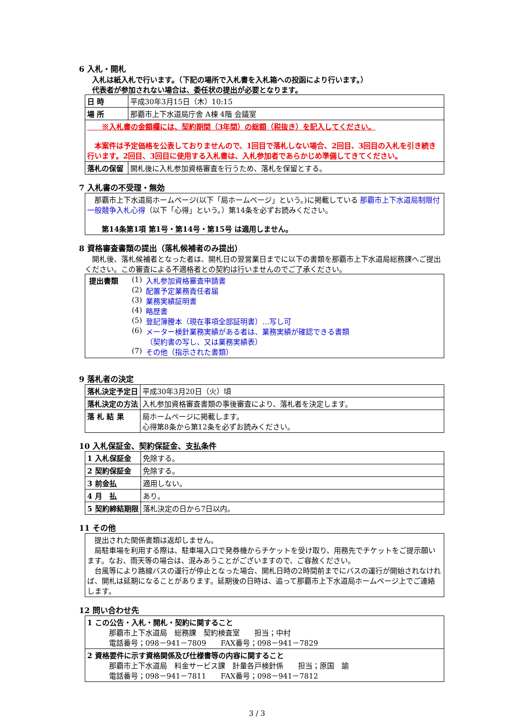6 入札・開札
　入札は紙入札で行います。（下記の場所で入札書を入札箱への投函により行います。）
　代表者が参加されない場合は、委任状の提出が必要となります。
| 日 時 | 平成30年3月15日（木）10:15 |
| 場 所 | 那覇市上下水道局庁舎 A棟 4階 会議室 |
| ※入札書の金額欄には、契約期間（3年間）の総額（税抜き）を記入してください。 本案件は予定価格を公表しておりませんので、1回目で落札しない場合、2回目、3回目の入札を引き続き行います。2回目、3回目に使用する入札書は、入札参加者であらかじめ準備してきてください。 | |
| 落札の保留 | 開札後に入札参加資格審査を行うため、落札を保留とする。 |
7 入札書の不受理・無効
| 那覇市上下水道局ホームページ(以下「局ホームページ」という。)に掲載している 那覇市上下水道局制限付一般競争入札心得 （以下「心得」という。）第14条を必ずお読みください。 第14条第1項 第1号・第14号・第15号 は適用しません。 |
8 資格審査書類の提出（落札候補者のみ提出）
　開札後、落札候補者となった者は、開札日の翌営業日までに以下の書類を那覇市上下水道局総務課へご提出ください。この審査による不適格者との契約は行いませんのでご了承ください。
| / 提出書類 / (1) / 入札参加資格審査申請書 / / / (2) / 配置予定業務責任者届 / / / (3) / 業務実績証明書 / / / (4) / 略歴書 / / / (5) / 登記簿謄本（現在事項全部証明書）…写し可 / / / (6) / メーター検針業務実績がある者は、業務実績が確認できる書類 （契約書の写し、又は業務実績表） / / / (7) / その他（指示された書類） / |
9 落札者の決定
| 落札決定予定日 | 平成30年3月20日（火）頃 |
| 落札決定の方法 | 入札参加資格審査書類の事後審査により、落札者を決定します。 |
| 落 札 結 果 | 局ホームページに掲載します。 心得第8条から第12条を必ずお読みください。 |
10 入札保証金、契約保証金、支払条件
| 1 入札保証金 | 免除する。 |
| 2 契約保証金 | 免除する。 |
| 3 前金払 | 適用しない。 |
| 4 月 払 | あり。 |
| 5 契約締結期限 | 落札決定の日から7日以内。 |
11 その他
| 提出された関係書類は返却しません。 局駐車場を利用する際は、駐車場入口で発券機からチケットを受け取り、用務先でチケットをご提示願います。なお、雨天等の場合は、混みあうことがございますので、ご容赦ください。 台風等により路線バスの運行が停止となった場合、開札日時の2時間前までにバスの運行が開始されなければ、開札は延期になることがあります。延期後の日時は、追って那覇市上下水道局ホームページ上でご連絡します。 |
12 問い合わせ先
| 1 この公告・入札・開札・契約に関すること 那覇市上下水道局 総務課 契約検査室 担当；中村 電話番号；098－941－7809 FAX番号；098－941－7829 |
| 2 資格要件に示す資格関係及び仕様書等の内容に関すること 那覇市上下水道局 料金サービス課 計量各戸検針係 担当；原国 諭 電話番号；098－941－7811 FAX番号；098－941－7812 |
3 / 3